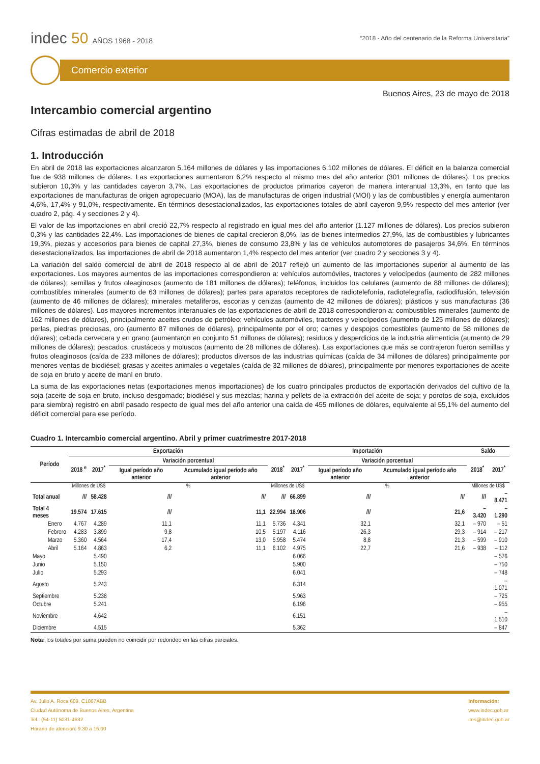indec 50 AÑOS 1968 - 2018
“2018 - Año del centenario de la Reforma Universitaria”
Comercio exterior
Buenos Aires, 23 de mayo de 2018
Intercambio comercial argentino
Cifras estimadas de abril de 2018
1. Introducción
En abril de 2018 las exportaciones alcanzaron 5.164 millones de dólares y las importaciones 6.102 millones de dólares. El déficit en la balanza comercial fue de 938 millones de dólares. Las exportaciones aumentaron 6,2% respecto al mismo mes del año anterior (301 millones de dólares). Los precios subieron 10,3% y las cantidades cayeron 3,7%. Las exportaciones de productos primarios cayeron de manera interanual 13,3%, en tanto que las exportaciones de manufacturas de origen agropecuario (MOA), las de manufacturas de origen industrial (MOI) y las de combustibles y energía aumentaron 4,6%, 17,4% y 91,0%, respectivamente. En términos desestacionalizados, las exportaciones totales de abril cayeron 9,9% respecto del mes anterior (ver cuadro 2, pág. 4 y secciones 2 y 4).
El valor de las importaciones en abril creció 22,7% respecto al registrado en igual mes del año anterior (1.127 millones de dólares). Los precios subieron 0,3% y las cantidades 22,4%. Las importaciones de bienes de capital crecieron 8,0%, las de bienes intermedios 27,9%, las de combustibles y lubricantes 19,3%, piezas y accesorios para bienes de capital 27,3%, bienes de consumo 23,8% y las de vehículos automotores de pasajeros 34,6%. En términos desestacionalizados, las importaciones de abril de 2018 aumentaron 1,4% respecto del mes anterior (ver cuadro 2 y secciones 3 y 4).
La variación del saldo comercial de abril de 2018 respecto al de abril de 2017 reflejó un aumento de las importaciones superior al aumento de las exportaciones. Los mayores aumentos de las importaciones correspondieron a: vehículos automóviles, tractores y velocípedos (aumento de 282 millones de dólares); semillas y frutos oleaginosos (aumento de 181 millones de dólares); teléfonos, incluidos los celulares (aumento de 88 millones de dólares); combustibles minerales (aumento de 63 millones de dólares); partes para aparatos receptores de radiotelefonía, radiotelegrafía, radiodifusión, televisión (aumento de 46 millones de dólares); minerales metalíferos, escorias y cenizas (aumento de 42 millones de dólares); plásticos y sus manufacturas (36 millones de dólares). Los mayores incrementos interanuales de las exportaciones de abril de 2018 correspondieron a: combustibles minerales (aumento de 162 millones de dólares), principalmente aceites crudos de petróleo; vehículos automóviles, tractores y velocípedos (aumento de 125 millones de dólares); perlas, piedras preciosas, oro (aumento 87 millones de dólares), principalmente por el oro; carnes y despojos comestibles (aumento de 58 millones de dólares); cebada cervecera y en grano (aumentaron en conjunto 51 millones de dólares); residuos y desperdicios de la industria alimenticia (aumento de 29 millones de dólares); pescados, crustáceos y moluscos (aumento de 28 millones de dólares). Las exportaciones que más se contrajeron fueron semillas y frutos oleaginosos (caída de 233 millones de dólares); productos diversos de las industrias químicas (caída de 34 millones de dólares) principalmente por menores ventas de biodiésel; grasas y aceites animales o vegetales (caída de 32 millones de dólares), principalmente por menores exportaciones de aceite de soja en bruto y aceite de maní en bruto.
La suma de las exportaciones netas (exportaciones menos importaciones) de los cuatro principales productos de exportación derivados del cultivo de la soja (aceite de soja en bruto, incluso desgomado; biodiésel y sus mezclas; harina y pellets de la extracción del aceite de soja; y porotos de soja, excluidos para siembra) registró en abril pasado respecto de igual mes del año anterior una caída de 455 millones de dólares, equivalente al 55,1% del aumento del déficit comercial para ese período.
Cuadro 1. Intercambio comercial argentino. Abril y primer cuatrimestre 2017-2018
| Período | Exportación | | | | Importación | | | | Saldo | |
| --- | --- | --- | --- | --- | --- | --- | --- | --- | --- | --- |
| | 2018 <sup>e</sup> | 2017<sup>*</sup> | Variación porcentual | | 2018<sup>*</sup> | 2017<sup>*</sup> | Variación porcentual | | 2018<sup>*</sup> | 2017<sup>*</sup> |
| | | | Igual período año anterior | Acumulado igual período año anterior | | | Igual período año anterior | Acumulado igual período año anterior | | |
| | Millones de US$ | | % | | Millones de US$ | | % | | Millones de US$ | |
| Total anual | /// | 58.428 | /// | /// | /// | 66.899 | /// | /// | /// | – 8.471 |
| Total 4 meses | 19.574 | 17.615 | /// | 11,1 | 22.994 | 18.906 | /// | 21,6 | – 3.420 | – 1.290 |
| Enero | 4.767 | 4.289 | 11,1 | 11,1 | 5.736 | 4.341 | 32,1 | 32,1 | – 970 | – 51 |
| Febrero | 4.283 | 3.899 | 9,8 | 10,5 | 5.197 | 4.116 | 26,3 | 29,3 | – 914 | – 217 |
| Marzo | 5.360 | 4.564 | 17,4 | 13,0 | 5.958 | 5.474 | 8,8 | 21,3 | – 599 | – 910 |
| Abril | 5.164 | 4.863 | 6,2 | 11,1 | 6.102 | 4.975 | 22,7 | 21,6 | – 938 | – 112 |
| Mayo | | 5.490 | | | | 6.066 | | | | – 576 |
| Junio | | 5.150 | | | | 5.900 | | | | – 750 |
| Julio | | 5.293 | | | | 6.041 | | | | – 748 |
| Agosto | | 5.243 | | | | 6.314 | | | | – 1.071 |
| Septiembre | | 5.238 | | | | 5.963 | | | | – 725 |
| Octubre | | 5.241 | | | | 6.196 | | | | – 955 |
| Noviembre | | 4.642 | | | | 6.151 | | | | – 1.510 |
| Diciembre | | 4.515 | | | | 5.362 | | | | – 847 |
Nota: los totales por suma pueden no coincidir por redondeo en las cifras parciales.
Av. Julio A. Roca 609, C1067ABB
Ciudad Autónoma de Buenos Aires, Argentina
Tel.: (54-11) 5031-4632
Horario de atención: 9.30 a 16.00
Información:
www.indec.gob.ar
ces@indec.gob.ar